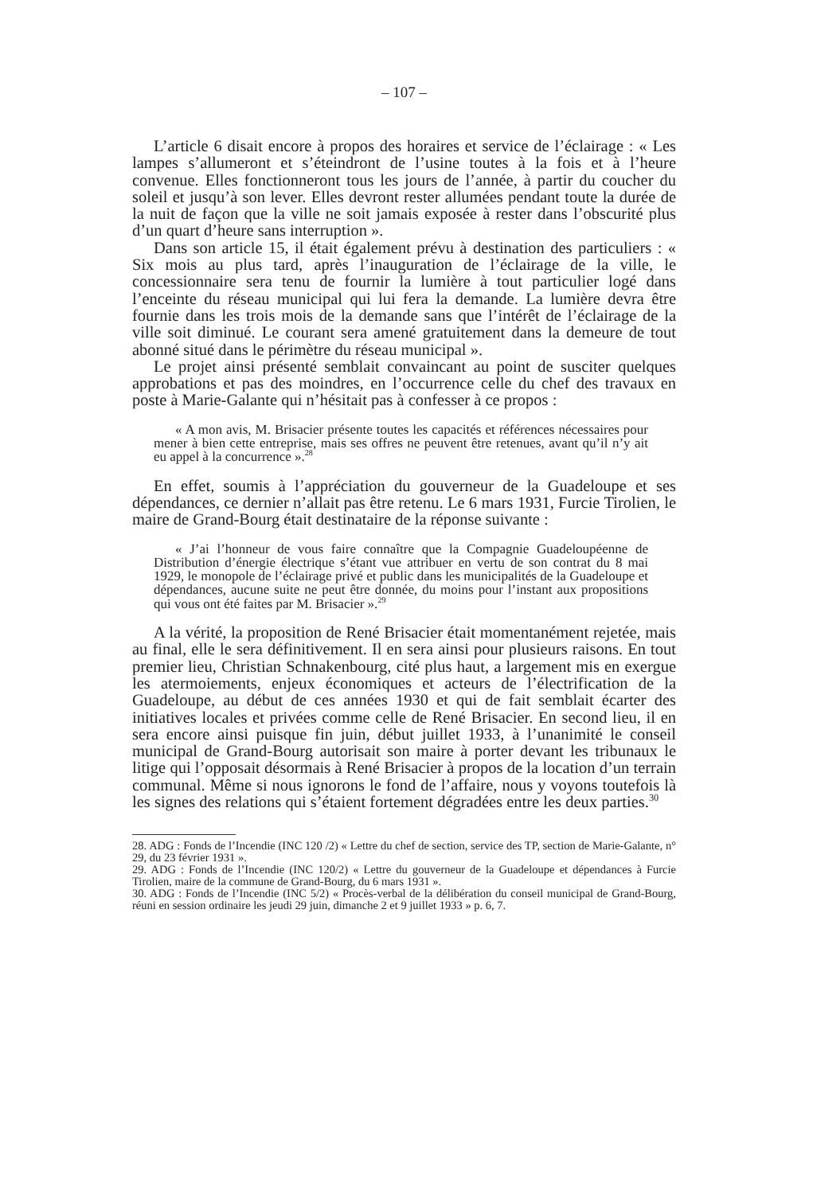– 107 –
L’article 6 disait encore à propos des horaires et service de l’éclairage : « Les lampes s’allumeront et s’éteindront de l’usine toutes à la fois et à l’heure convenue. Elles fonctionneront tous les jours de l’année, à partir du coucher du soleil et jusqu’à son lever. Elles devront rester allumées pendant toute la durée de la nuit de façon que la ville ne soit jamais exposée à rester dans l’obscurité plus d’un quart d’heure sans interruption ».
Dans son article 15, il était également prévu à destination des particuliers : « Six mois au plus tard, après l’inauguration de l’éclairage de la ville, le concessionnaire sera tenu de fournir la lumière à tout particulier logé dans l’enceinte du réseau municipal qui lui fera la demande. La lumière devra être fournie dans les trois mois de la demande sans que l’intérêt de l’éclairage de la ville soit diminué. Le courant sera amené gratuitement dans la demeure de tout abonné situé dans le périmètre du réseau municipal ».
Le projet ainsi présenté semblait convaincant au point de susciter quelques approbations et pas des moindres, en l’occurrence celle du chef des travaux en poste à Marie-Galante qui n’hésitait pas à confesser à ce propos :
« A mon avis, M. Brisacier présente toutes les capacités et références nécessaires pour mener à bien cette entreprise, mais ses offres ne peuvent être retenues, avant qu’il n’y ait eu appel à la concurrence ».<sup>28</sup>
En effet, soumis à l’appréciation du gouverneur de la Guadeloupe et ses dépendances, ce dernier n’allait pas être retenu. Le 6 mars 1931, Furcie Tirolien, le maire de Grand-Bourg était destinataire de la réponse suivante :
« J’ai l’honneur de vous faire connaître que la Compagnie Guadeloupéenne de Distribution d’énergie électrique s’étant vue attribuer en vertu de son contrat du 8 mai 1929, le monopole de l’éclairage privé et public dans les municipalités de la Guadeloupe et dépendances, aucune suite ne peut être donnée, du moins pour l’instant aux propositions qui vous ont été faites par M. Brisacier ».<sup>29</sup>
A la vérité, la proposition de René Brisacier était momentanément rejetée, mais au final, elle le sera définitivement. Il en sera ainsi pour plusieurs raisons. En tout premier lieu, Christian Schnakenbourg, cité plus haut, a largement mis en exergue les atermoiements, enjeux économiques et acteurs de l’électrification de la Guadeloupe, au début de ces années 1930 et qui de fait semblait écarter des initiatives locales et privées comme celle de René Brisacier. En second lieu, il en sera encore ainsi puisque fin juin, début juillet 1933, à l’unanimité le conseil municipal de Grand-Bourg autorisait son maire à porter devant les tribunaux le litige qui l’opposait désormais à René Brisacier à propos de la location d’un terrain communal. Même si nous ignorons le fond de l’affaire, nous y voyons toutefois là les signes des relations qui s’étaient fortement dégradées entre les deux parties.<sup>30</sup>
28. ADG : Fonds de l’Incendie (INC 120 /2) « Lettre du chef de section, service des TP, section de Marie-Galante, n° 29, du 23 février 1931 ».
29. ADG : Fonds de l’Incendie (INC 120/2) « Lettre du gouverneur de la Guadeloupe et dépendances à Furcie Tirolien, maire de la commune de Grand-Bourg, du 6 mars 1931 ».
30. ADG : Fonds de l’Incendie (INC 5/2) « Procès-verbal de la délibération du conseil municipal de Grand-Bourg, réuni en session ordinaire les jeudi 29 juin, dimanche 2 et 9 juillet 1933 » p. 6, 7.